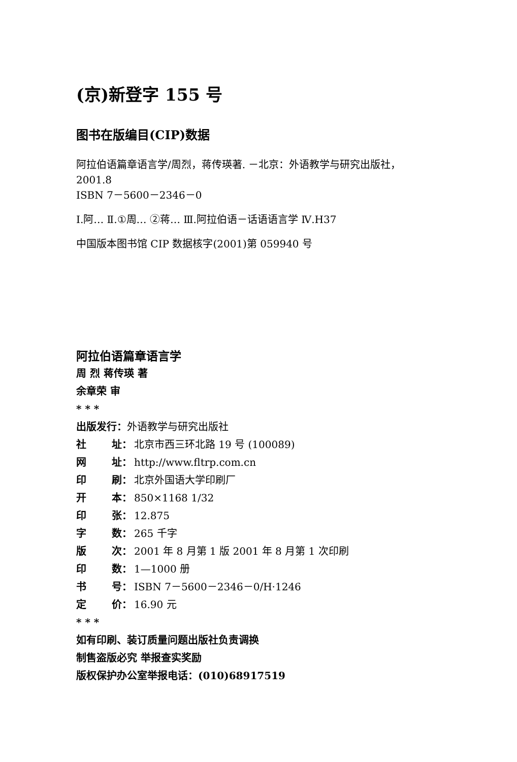(京)新登字 155 号
图书在版编目(CIP)数据
阿拉伯语篇章语言学/周烈，蒋传瑛著. －北京：外语教学与研究出版社，
2001.8
ISBN 7－5600－2346－0
Ⅰ.阿… Ⅱ.①周… ②蒋… Ⅲ.阿拉伯语－话语语言学 Ⅳ.H37
中国版本图书馆 CIP 数据核字(2001)第 059940 号
阿拉伯语篇章语言学
周 烈 蒋传瑛 著
余章荣 审
* * *
出版发行：外语教学与研究出版社
社 址： 北京市西三环北路 19 号 (100089)
网 址： http://www.fltrp.com.cn
印 刷： 北京外国语大学印刷厂
开 本： 850×1168 1/32
印 张： 12.875
字 数： 265 千字
版 次： 2001 年 8 月第 1 版 2001 年 8 月第 1 次印刷
印 数： 1—1000 册
书 号： ISBN 7－5600－2346－0/H·1246
定 价： 16.90 元
* * *
如有印刷、装订质量问题出版社负责调换
制售盗版必究 举报查实奖励
版权保护办公室举报电话：(010)68917519